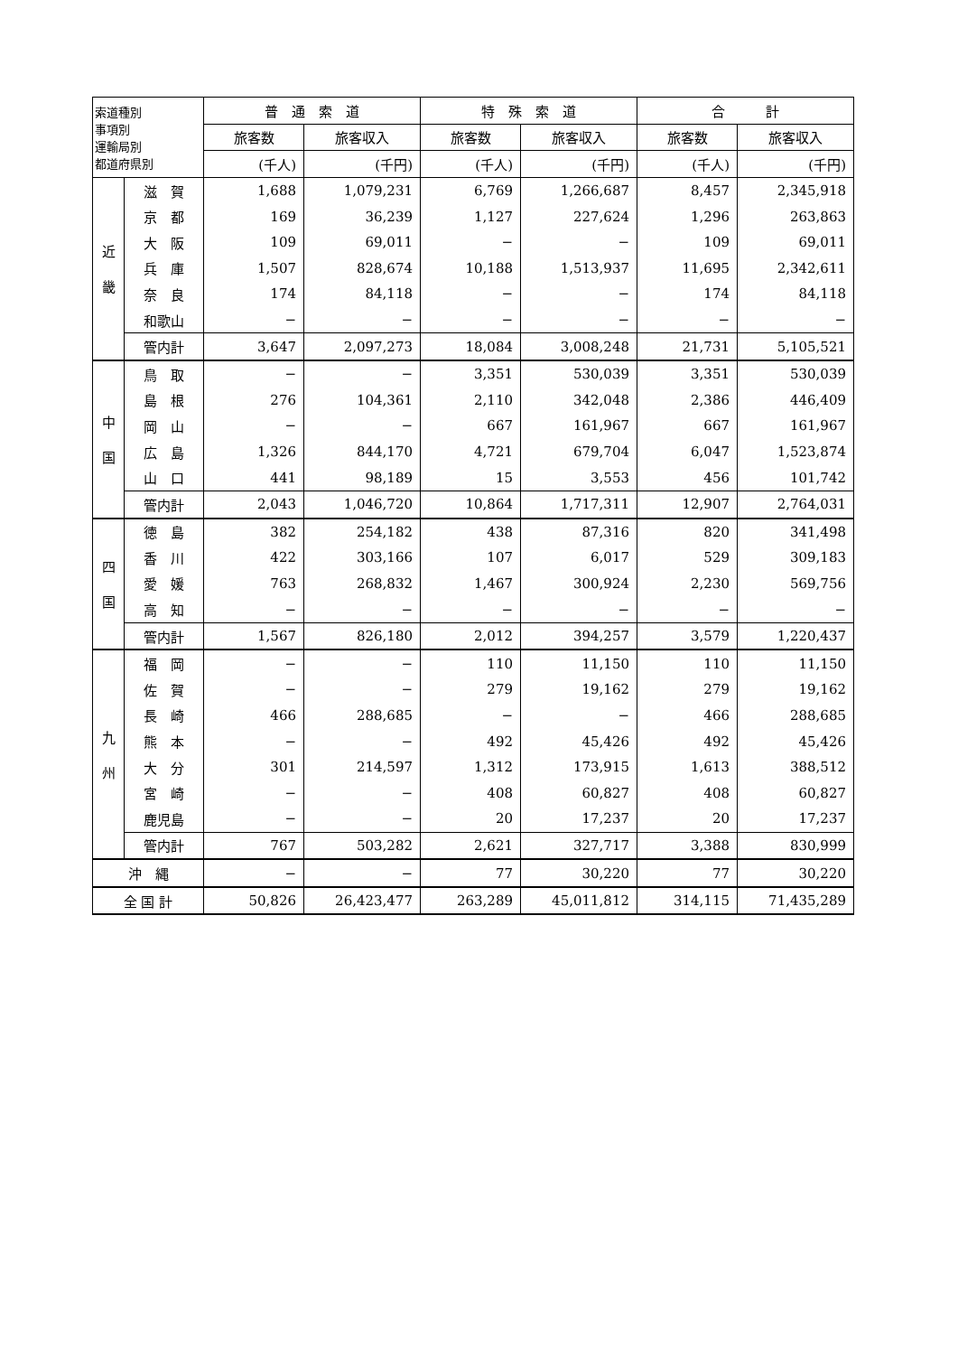| 索道種別 事項別 運輸局別 都道府県別 | | 普 通 索 道 | | 特 殊 索 道 | | 合 計 | |
| --- | --- | --- | --- | --- | --- | --- | --- |
| | | 旅客数 | 旅客収入 | 旅客数 | 旅客収入 | 旅客数 | 旅客収入 |
| | | (千人) | (千円) | (千人) | (千円) | (千人) | (千円) |
| 近 畿 | 滋 賀 | 1,688 | 1,079,231 | 6,769 | 1,266,687 | 8,457 | 2,345,918 |
| | 京 都 | 169 | 36,239 | 1,127 | 227,624 | 1,296 | 263,863 |
| | 大 阪 | 109 | 69,011 | − | − | 109 | 69,011 |
| | 兵 庫 | 1,507 | 828,674 | 10,188 | 1,513,937 | 11,695 | 2,342,611 |
| | 奈 良 | 174 | 84,118 | − | − | 174 | 84,118 |
| | 和歌山 | − | − | − | − | − | − |
| | 管内計 | 3,647 | 2,097,273 | 18,084 | 3,008,248 | 21,731 | 5,105,521 |
| 中 国 | 鳥 取 | − | − | 3,351 | 530,039 | 3,351 | 530,039 |
| | 島 根 | 276 | 104,361 | 2,110 | 342,048 | 2,386 | 446,409 |
| | 岡 山 | − | − | 667 | 161,967 | 667 | 161,967 |
| | 広 島 | 1,326 | 844,170 | 4,721 | 679,704 | 6,047 | 1,523,874 |
| | 山 口 | 441 | 98,189 | 15 | 3,553 | 456 | 101,742 |
| | 管内計 | 2,043 | 1,046,720 | 10,864 | 1,717,311 | 12,907 | 2,764,031 |
| 四 国 | 徳 島 | 382 | 254,182 | 438 | 87,316 | 820 | 341,498 |
| | 香 川 | 422 | 303,166 | 107 | 6,017 | 529 | 309,183 |
| | 愛 媛 | 763 | 268,832 | 1,467 | 300,924 | 2,230 | 569,756 |
| | 高 知 | − | − | − | − | − | − |
| | 管内計 | 1,567 | 826,180 | 2,012 | 394,257 | 3,579 | 1,220,437 |
| 九 州 | 福 岡 | − | − | 110 | 11,150 | 110 | 11,150 |
| | 佐 賀 | − | − | 279 | 19,162 | 279 | 19,162 |
| | 長 崎 | 466 | 288,685 | − | − | 466 | 288,685 |
| | 熊 本 | − | − | 492 | 45,426 | 492 | 45,426 |
| | 大 分 | 301 | 214,597 | 1,312 | 173,915 | 1,613 | 388,512 |
| | 宮 崎 | − | − | 408 | 60,827 | 408 | 60,827 |
| | 鹿児島 | − | − | 20 | 17,237 | 20 | 17,237 |
| | 管内計 | 767 | 503,282 | 2,621 | 327,717 | 3,388 | 830,999 |
| 沖 縄 | | − | − | 77 | 30,220 | 77 | 30,220 |
| 全 国 計 | | 50,826 | 26,423,477 | 263,289 | 45,011,812 | 314,115 | 71,435,289 |